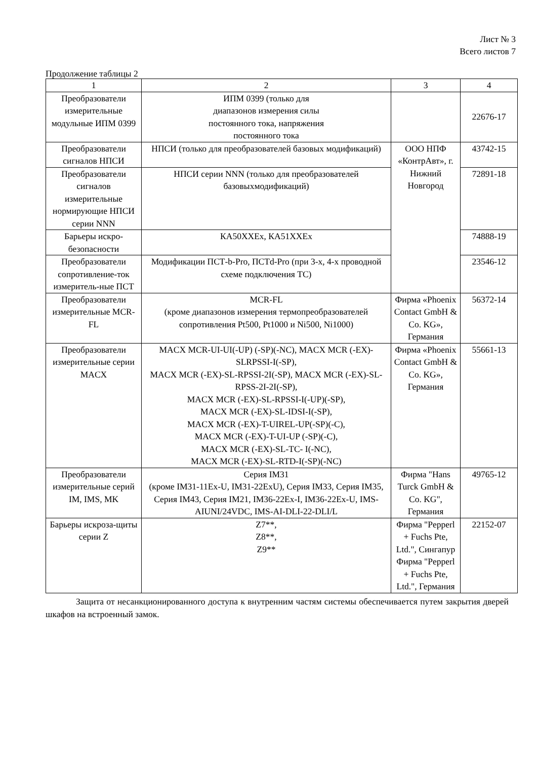Лист № 3
Всего листов 7
Продолжение таблицы 2
| 1 | 2 | 3 | 4 |
| --- | --- | --- | --- |
| Преобразователи измерительные модульные ИПМ 0399 | ИПМ 0399 (только для диапазонов измерения силы постоянного тока, напряжения постоянного тока | | 22676-17 |
| Преобразователи сигналов НПСИ | НПСИ (только для преобразователей базовых модификаций) | ООО НПФ «КонтрАвт», г. Нижний Новгород | 43742-15 |
| Преобразователи сигналов измерительные нормирующие НПСИ серии NNN | НПСИ серии NNN (только для преобразователей базовыхмодификаций) | | 72891-18 |
| Барьеры искро-безопасности | КА50XXEx, КА51XXEx | | 74888-19 |
| Преобразователи сопротивление-ток измеритель-ные ПСТ | Модификации ПСТ-b-Pro, ПСТd-Pro (при 3-х, 4-х проводной схеме подключения ТС) | | 23546-12 |
| Преобразователи измерительные MCR-FL | MCR-FL (кроме диапазонов измерения термопреобразователей сопротивления Pt500, Pt1000 и Ni500, Ni1000) | Фирма «Phoenix Contact GmbH & Co. KG», Германия | 56372-14 |
| Преобразователи измерительные серии MACX | MACX MCR-UI-UI(-UP) (-SP)(-NC), MACX MCR (-EX)-SLRPSSI-I(-SP), MACX MCR (-EX)-SL-RPSSI-2I(-SP), MACX MCR (-EX)-SL-RPSS-2I-2I(-SP), MACX MCR (-EX)-SL-RPSSI-I(-UP)(-SP), MACX MCR (-EX)-SL-IDSI-I(-SP), MACX MCR (-EX)-T-UIREL-UP(-SP)(-C), MACX MCR (-EX)-T-UI-UP (-SP)(-C), MACX MCR (-EX)-SL-TC- I(-NC), MACX MCR (-EX)-SL-RTD-I(-SP)(-NC) | Фирма «Phoenix Contact GmbH & Co. KG», Германия | 55661-13 |
| Преобразователи измерительные серий IM, IMS, MK | Серия IM31 (кроме IM31-11Ex-U, IM31-22ExU), Серия IM33, Серия IM35, Серия IM43, Серия IM21, IM36-22Ex-I, IM36-22Ex-U, IMS-AIUNI/24VDC, IMS-AI-DLI-22-DLI/L | Фирма "Hans Turck GmbH & Co. KG", Германия | 49765-12 |
| Барьеры искроза-щиты серии Z | Z7**, Z8**, Z9** | Фирма "Pepperl + Fuchs Pte, Ltd.", Сингапур Фирма "Pepperl + Fuchs Pte, Ltd.", Германия | 22152-07 |
Защита от несанкционированного доступа к внутренним частям системы обеспечивается путем закрытия дверей шкафов на встроенный замок.